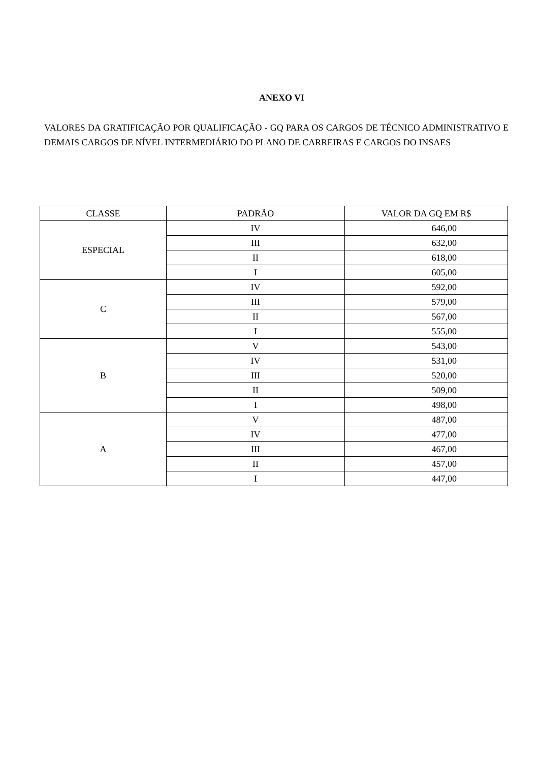ANEXO VI
VALORES DA GRATIFICAÇÃO POR QUALIFICAÇÃO - GQ PARA OS CARGOS DE TÉCNICO ADMINISTRATIVO E DEMAIS CARGOS DE NÍVEL INTERMEDIÁRIO DO PLANO DE CARREIRAS E CARGOS DO INSAES
| CLASSE | PADRÃO | VALOR DA GQ EM R$ |
| --- | --- | --- |
| ESPECIAL | IV | 646,00 |
| | III | 632,00 |
| | II | 618,00 |
| | I | 605,00 |
| C | IV | 592,00 |
| | III | 579,00 |
| | II | 567,00 |
| | I | 555,00 |
| B | V | 543,00 |
| | IV | 531,00 |
| | III | 520,00 |
| | II | 509,00 |
| | I | 498,00 |
| A | V | 487,00 |
| | IV | 477,00 |
| | III | 467,00 |
| | II | 457,00 |
| | I | 447,00 |